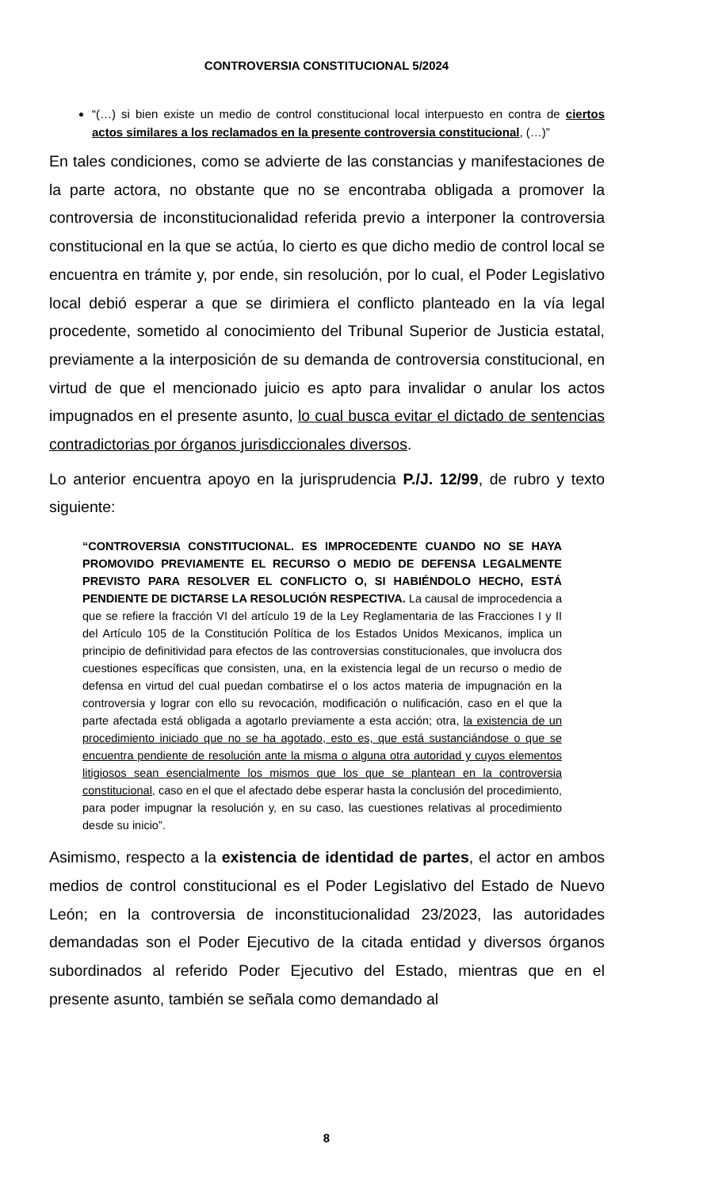CONTROVERSIA CONSTITUCIONAL 5/2024
“(…) si bien existe un medio de control constitucional local interpuesto en contra de ciertos actos similares a los reclamados en la presente controversia constitucional, (…)”
En tales condiciones, como se advierte de las constancias y manifestaciones de la parte actora, no obstante que no se encontraba obligada a promover la controversia de inconstitucionalidad referida previo a interponer la controversia constitucional en la que se actúa, lo cierto es que dicho medio de control local se encuentra en trámite y, por ende, sin resolución, por lo cual, el Poder Legislativo local debió esperar a que se dirimiera el conflicto planteado en la vía legal procedente, sometido al conocimiento del Tribunal Superior de Justicia estatal, previamente a la interposición de su demanda de controversia constitucional, en virtud de que el mencionado juicio es apto para invalidar o anular los actos impugnados en el presente asunto, lo cual busca evitar el dictado de sentencias contradictorias por órganos jurisdiccionales diversos.
Lo anterior encuentra apoyo en la jurisprudencia P./J. 12/99, de rubro y texto siguiente:
“CONTROVERSIA CONSTITUCIONAL. ES IMPROCEDENTE CUANDO NO SE HAYA PROMOVIDO PREVIAMENTE EL RECURSO O MEDIO DE DEFENSA LEGALMENTE PREVISTO PARA RESOLVER EL CONFLICTO O, SI HABIÉNDOLO HECHO, ESTÁ PENDIENTE DE DICTARSE LA RESOLUCIÓN RESPECTIVA. La causal de improcedencia a que se refiere la fracción VI del artículo 19 de la Ley Reglamentaria de las Fracciones I y II del Artículo 105 de la Constitución Política de los Estados Unidos Mexicanos, implica un principio de definitividad para efectos de las controversias constitucionales, que involucra dos cuestiones específicas que consisten, una, en la existencia legal de un recurso o medio de defensa en virtud del cual puedan combatirse el o los actos materia de impugnación en la controversia y lograr con ello su revocación, modificación o nulificación, caso en el que la parte afectada está obligada a agotarlo previamente a esta acción; otra, la existencia de un procedimiento iniciado que no se ha agotado, esto es, que está sustanciándose o que se encuentra pendiente de resolución ante la misma o alguna otra autoridad y cuyos elementos litigiosos sean esencialmente los mismos que los que se plantean en la controversia constitucional, caso en el que el afectado debe esperar hasta la conclusión del procedimiento, para poder impugnar la resolución y, en su caso, las cuestiones relativas al procedimiento desde su inicio”.
Asimismo, respecto a la existencia de identidad de partes, el actor en ambos medios de control constitucional es el Poder Legislativo del Estado de Nuevo León; en la controversia de inconstitucionalidad 23/2023, las autoridades demandadas son el Poder Ejecutivo de la citada entidad y diversos órganos subordinados al referido Poder Ejecutivo del Estado, mientras que en el presente asunto, también se señala como demandado al
8